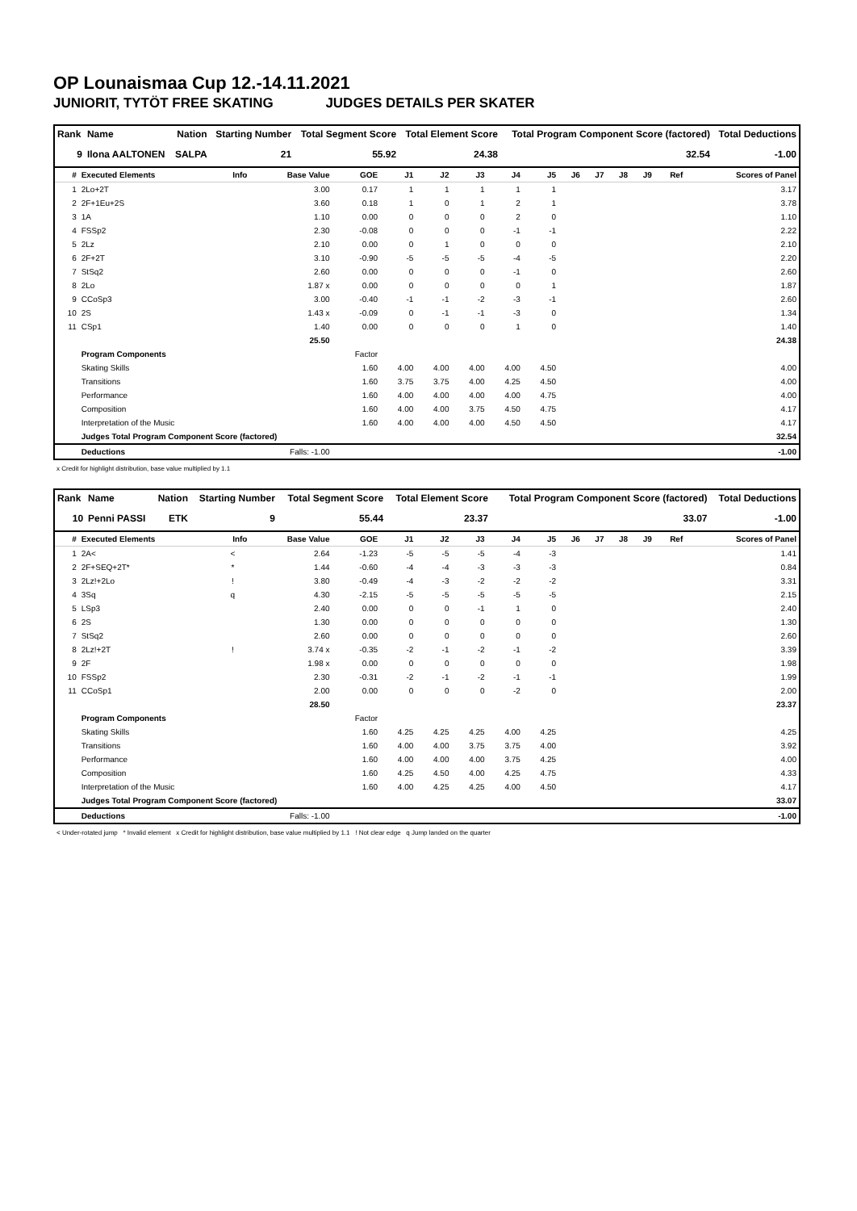OP Lounaismaa Cup 12.-14.11.2021
JUNIORIT, TYTÖT FREE SKATING JUDGES DETAILS PER SKATER
| Rank | Name | Nation | Starting Number | Total Segment Score | Total Element Score | Total Program Component Score (factored) | Total Deductions |
| --- | --- | --- | --- | --- | --- | --- | --- |
| 9 | Ilona AALTONEN | SALPA | 21 | 55.92 | 24.38 | 32.54 | -1.00 |
| # | Executed Elements | Info | Base Value | GOE | J1 | J2 | J3 | J4 | J5 | J6 | J7 | J8 | J9 | Ref | Scores of Panel |
| --- | --- | --- | --- | --- | --- | --- | --- | --- | --- | --- | --- | --- | --- | --- | --- |
| 1 | 2Lo+2T | | 3.00 | 0.17 | 1 | 1 | 1 | 1 | 1 | | | | | | 3.17 |
| 2 | 2F+1Eu+2S | | 3.60 | 0.18 | 1 | 0 | 1 | 2 | 1 | | | | | | 3.78 |
| 3 | 1A | | 1.10 | 0.00 | 0 | 0 | 0 | 2 | 0 | | | | | | 1.10 |
| 4 | FSSp2 | | 2.30 | -0.08 | 0 | 0 | 0 | -1 | -1 | | | | | | 2.22 |
| 5 | 2Lz | | 2.10 | 0.00 | 0 | 1 | 0 | 0 | 0 | | | | | | 2.10 |
| 6 | 2F+2T | | 3.10 | -0.90 | -5 | -5 | -5 | -4 | -5 | | | | | | 2.20 |
| 7 | StSq2 | | 2.60 | 0.00 | 0 | 0 | 0 | -1 | 0 | | | | | | 2.60 |
| 8 | 2Lo | | 1.87 x | 0.00 | 0 | 0 | 0 | 0 | 1 | | | | | | 1.87 |
| 9 | CCoSp3 | | 3.00 | -0.40 | -1 | -1 | -2 | -3 | -1 | | | | | | 2.60 |
| 10 | 2S | | 1.43 x | -0.09 | 0 | -1 | -1 | -3 | 0 | | | | | | 1.34 |
| 11 | CSp1 | | 1.40 | 0.00 | 0 | 0 | 0 | 1 | 0 | | | | | | 1.40 |
| | | | 25.50 | | | | | | | | | | | | 24.38 |
| | Program Components | | | Factor | | | | | | | | | | | |
| | Skating Skills | | | 1.60 | 4.00 | 4.00 | 4.00 | 4.00 | 4.50 | | | | | | 4.00 |
| | Transitions | | | 1.60 | 3.75 | 3.75 | 4.00 | 4.25 | 4.50 | | | | | | 4.00 |
| | Performance | | | 1.60 | 4.00 | 4.00 | 4.00 | 4.00 | 4.75 | | | | | | 4.00 |
| | Composition | | | 1.60 | 4.00 | 4.00 | 3.75 | 4.50 | 4.75 | | | | | | 4.17 |
| | Interpretation of the Music | | | 1.60 | 4.00 | 4.00 | 4.00 | 4.50 | 4.50 | | | | | | 4.17 |
| | Judges Total Program Component Score (factored) | | | | | | | | | | | | | | 32.54 |
| | Deductions | | Falls: -1.00 | | | | | | | | | | | | -1.00 |
x Credit for highlight distribution, base value multiplied by 1.1
| Rank | Name | Nation | Starting Number | Total Segment Score | Total Element Score | Total Program Component Score (factored) | Total Deductions |
| --- | --- | --- | --- | --- | --- | --- | --- |
| 10 | Penni PASSI | ETK | 9 | 55.44 | 23.37 | 33.07 | -1.00 |
| # | Executed Elements | Info | Base Value | GOE | J1 | J2 | J3 | J4 | J5 | J6 | J7 | J8 | J9 | Ref | Scores of Panel |
| --- | --- | --- | --- | --- | --- | --- | --- | --- | --- | --- | --- | --- | --- | --- | --- |
| 1 | 2A< | < | 2.64 | -1.23 | -5 | -5 | -5 | -4 | -3 | | | | | | 1.41 |
| 2 | 2F+SEQ+2T* | * | 1.44 | -0.60 | -4 | -4 | -3 | -3 | -3 | | | | | | 0.84 |
| 3 | 2Lz!+2Lo | ! | 3.80 | -0.49 | -4 | -3 | -2 | -2 | -2 | | | | | | 3.31 |
| 4 | 3Sq | q | 4.30 | -2.15 | -5 | -5 | -5 | -5 | -5 | | | | | | 2.15 |
| 5 | LSp3 | | 2.40 | 0.00 | 0 | 0 | -1 | 1 | 0 | | | | | | 2.40 |
| 6 | 2S | | 1.30 | 0.00 | 0 | 0 | 0 | 0 | 0 | | | | | | 1.30 |
| 7 | StSq2 | | 2.60 | 0.00 | 0 | 0 | 0 | 0 | 0 | | | | | | 2.60 |
| 8 | 2Lz!+2T | ! | 3.74 x | -0.35 | -2 | -1 | -2 | -1 | -2 | | | | | | 3.39 |
| 9 | 2F | | 1.98 x | 0.00 | 0 | 0 | 0 | 0 | 0 | | | | | | 1.98 |
| 10 | FSSp2 | | 2.30 | -0.31 | -2 | -1 | -2 | -1 | -1 | | | | | | 1.99 |
| 11 | CCoSp1 | | 2.00 | 0.00 | 0 | 0 | 0 | -2 | 0 | | | | | | 2.00 |
| | | | 28.50 | | | | | | | | | | | | 23.37 |
| | Program Components | | | Factor | | | | | | | | | | | |
| | Skating Skills | | | 1.60 | 4.25 | 4.25 | 4.25 | 4.00 | 4.25 | | | | | | 4.25 |
| | Transitions | | | 1.60 | 4.00 | 4.00 | 3.75 | 3.75 | 4.00 | | | | | | 3.92 |
| | Performance | | | 1.60 | 4.00 | 4.00 | 4.00 | 3.75 | 4.25 | | | | | | 4.00 |
| | Composition | | | 1.60 | 4.25 | 4.50 | 4.00 | 4.25 | 4.75 | | | | | | 4.33 |
| | Interpretation of the Music | | | 1.60 | 4.00 | 4.25 | 4.25 | 4.00 | 4.50 | | | | | | 4.17 |
| | Judges Total Program Component Score (factored) | | | | | | | | | | | | | | 33.07 |
| | Deductions | | Falls: -1.00 | | | | | | | | | | | | -1.00 |
< Under-rotated jump * Invalid element x Credit for highlight distribution, base value multiplied by 1.1 ! Not clear edge q Jump landed on the quarter